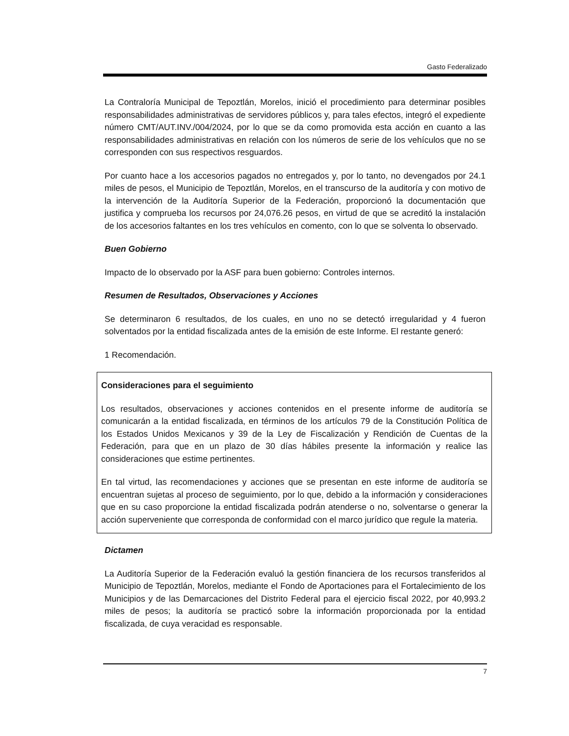Gasto Federalizado
La Contraloría Municipal de Tepoztlán, Morelos, inició el procedimiento para determinar posibles responsabilidades administrativas de servidores públicos y, para tales efectos, integró el expediente número CMT/AUT.INV./004/2024, por lo que se da como promovida esta acción en cuanto a las responsabilidades administrativas en relación con los números de serie de los vehículos que no se corresponden con sus respectivos resguardos.
Por cuanto hace a los accesorios pagados no entregados y, por lo tanto, no devengados por 24.1 miles de pesos, el Municipio de Tepoztlán, Morelos, en el transcurso de la auditoría y con motivo de la intervención de la Auditoría Superior de la Federación, proporcionó la documentación que justifica y comprueba los recursos por 24,076.26 pesos, en virtud de que se acreditó la instalación de los accesorios faltantes en los tres vehículos en comento, con lo que se solventa lo observado.
Buen Gobierno
Impacto de lo observado por la ASF para buen gobierno: Controles internos.
Resumen de Resultados, Observaciones y Acciones
Se determinaron 6 resultados, de los cuales, en uno no se detectó irregularidad y 4 fueron solventados por la entidad fiscalizada antes de la emisión de este Informe. El restante generó:
1 Recomendación.
Consideraciones para el seguimiento
Los resultados, observaciones y acciones contenidos en el presente informe de auditoría se comunicarán a la entidad fiscalizada, en términos de los artículos 79 de la Constitución Política de los Estados Unidos Mexicanos y 39 de la Ley de Fiscalización y Rendición de Cuentas de la Federación, para que en un plazo de 30 días hábiles presente la información y realice las consideraciones que estime pertinentes.
En tal virtud, las recomendaciones y acciones que se presentan en este informe de auditoría se encuentran sujetas al proceso de seguimiento, por lo que, debido a la información y consideraciones que en su caso proporcione la entidad fiscalizada podrán atenderse o no, solventarse o generar la acción superveniente que corresponda de conformidad con el marco jurídico que regule la materia.
Dictamen
La Auditoría Superior de la Federación evaluó la gestión financiera de los recursos transferidos al Municipio de Tepoztlán, Morelos, mediante el Fondo de Aportaciones para el Fortalecimiento de los Municipios y de las Demarcaciones del Distrito Federal para el ejercicio fiscal 2022, por 40,993.2 miles de pesos; la auditoría se practicó sobre la información proporcionada por la entidad fiscalizada, de cuya veracidad es responsable.
7